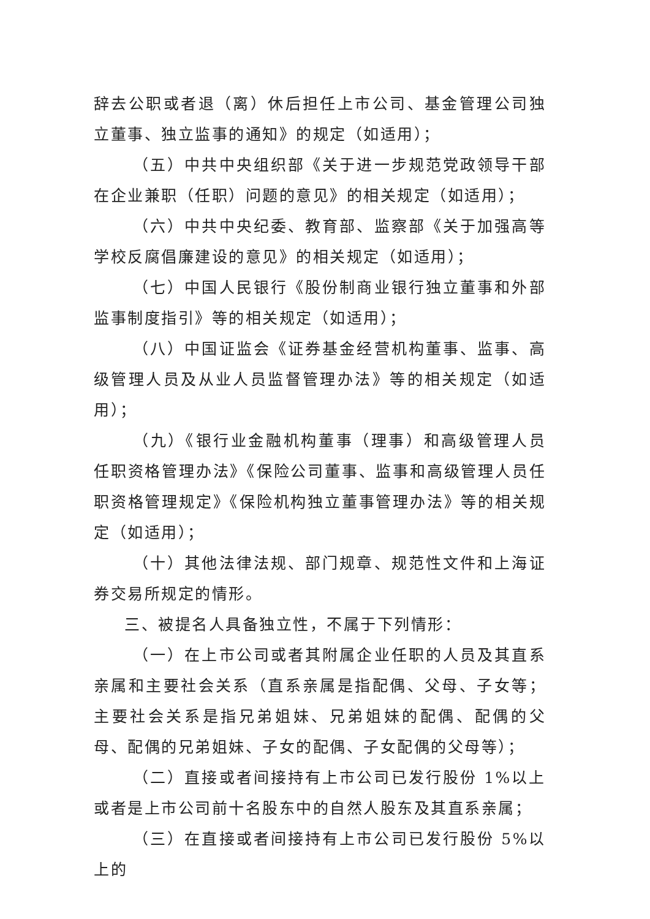辞去公职或者退（离）休后担任上市公司、基金管理公司独立董事、独立监事的通知》的规定（如适用）；
（五）中共中央组织部《关于进一步规范党政领导干部在企业兼职（任职）问题的意见》的相关规定（如适用）；
（六）中共中央纪委、教育部、监察部《关于加强高等学校反腐倡廉建设的意见》的相关规定（如适用）；
（七）中国人民银行《股份制商业银行独立董事和外部监事制度指引》等的相关规定（如适用）；
（八）中国证监会《证券基金经营机构董事、监事、高级管理人员及从业人员监督管理办法》等的相关规定（如适用）；
（九）《银行业金融机构董事（理事）和高级管理人员任职资格管理办法》《保险公司董事、监事和高级管理人员任职资格管理规定》《保险机构独立董事管理办法》等的相关规定（如适用）；
（十）其他法律法规、部门规章、规范性文件和上海证券交易所规定的情形。
三、被提名人具备独立性，不属于下列情形：
（一）在上市公司或者其附属企业任职的人员及其直系亲属和主要社会关系（直系亲属是指配偶、父母、子女等；主要社会关系是指兄弟姐妹、兄弟姐妹的配偶、配偶的父母、配偶的兄弟姐妹、子女的配偶、子女配偶的父母等）；
（二）直接或者间接持有上市公司已发行股份 1%以上或者是上市公司前十名股东中的自然人股东及其直系亲属；
（三）在直接或者间接持有上市公司已发行股份 5%以上的